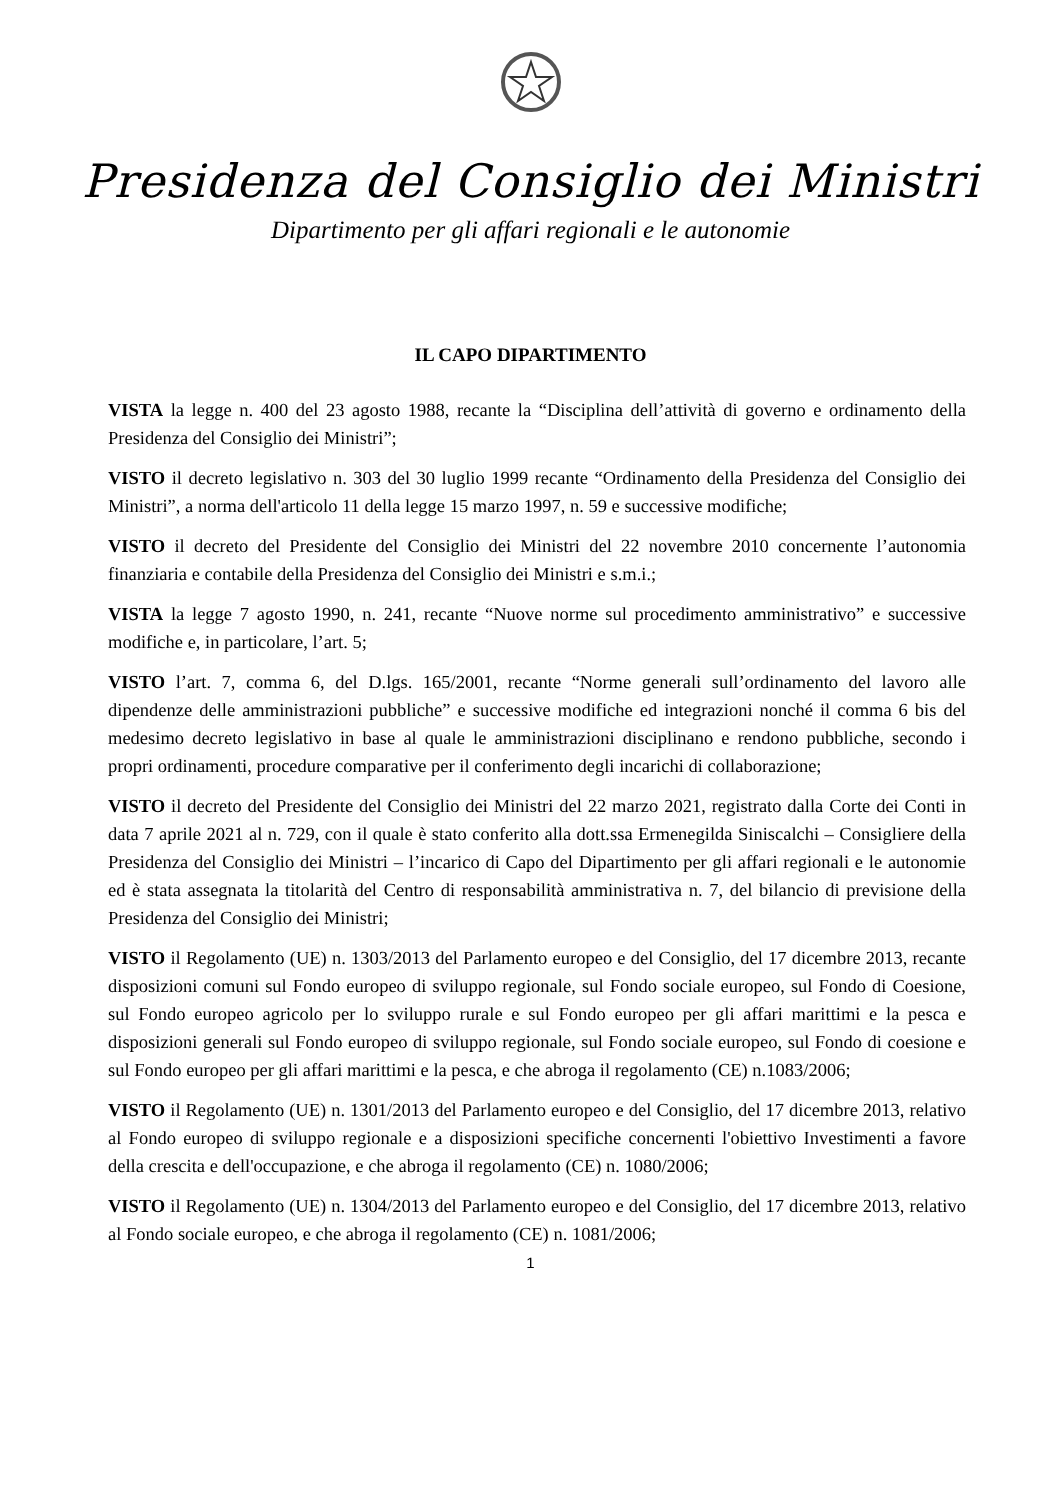Presidenza del Consiglio dei Ministri
Dipartimento per gli affari regionali e le autonomie
IL CAPO DIPARTIMENTO
VISTA la legge n. 400 del 23 agosto 1988, recante la “Disciplina dell’attività di governo e ordinamento della Presidenza del Consiglio dei Ministri”;
VISTO il decreto legislativo n. 303 del 30 luglio 1999 recante “Ordinamento della Presidenza del Consiglio dei Ministri”, a norma dell'articolo 11 della legge 15 marzo 1997, n. 59 e successive modifiche;
VISTO il decreto del Presidente del Consiglio dei Ministri del 22 novembre 2010 concernente l’autonomia finanziaria e contabile della Presidenza del Consiglio dei Ministri e s.m.i.;
VISTA la legge 7 agosto 1990, n. 241, recante “Nuove norme sul procedimento amministrativo” e successive modifiche e, in particolare, l’art. 5;
VISTO l’art. 7, comma 6, del D.lgs. 165/2001, recante “Norme generali sull’ordinamento del lavoro alle dipendenze delle amministrazioni pubbliche” e successive modifiche ed integrazioni nonché il comma 6 bis del medesimo decreto legislativo in base al quale le amministrazioni disciplinano e rendono pubbliche, secondo i propri ordinamenti, procedure comparative per il conferimento degli incarichi di collaborazione;
VISTO il decreto del Presidente del Consiglio dei Ministri del 22 marzo 2021, registrato dalla Corte dei Conti in data 7 aprile 2021 al n. 729, con il quale è stato conferito alla dott.ssa Ermenegilda Siniscalchi – Consigliere della Presidenza del Consiglio dei Ministri – l’incarico di Capo del Dipartimento per gli affari regionali e le autonomie ed è stata assegnata la titolarità del Centro di responsabilità amministrativa n. 7, del bilancio di previsione della Presidenza del Consiglio dei Ministri;
VISTO il Regolamento (UE) n. 1303/2013 del Parlamento europeo e del Consiglio, del 17 dicembre 2013, recante disposizioni comuni sul Fondo europeo di sviluppo regionale, sul Fondo sociale europeo, sul Fondo di Coesione, sul Fondo europeo agricolo per lo sviluppo rurale e sul Fondo europeo per gli affari marittimi e la pesca e disposizioni generali sul Fondo europeo di sviluppo regionale, sul Fondo sociale europeo, sul Fondo di coesione e sul Fondo europeo per gli affari marittimi e la pesca, e che abroga il regolamento (CE) n.1083/2006;
VISTO il Regolamento (UE) n. 1301/2013 del Parlamento europeo e del Consiglio, del 17 dicembre 2013, relativo al Fondo europeo di sviluppo regionale e a disposizioni specifiche concernenti l'obiettivo Investimenti a favore della crescita e dell'occupazione, e che abroga il regolamento (CE) n. 1080/2006;
VISTO il Regolamento (UE) n. 1304/2013 del Parlamento europeo e del Consiglio, del 17 dicembre 2013, relativo al Fondo sociale europeo, e che abroga il regolamento (CE) n. 1081/2006;
1